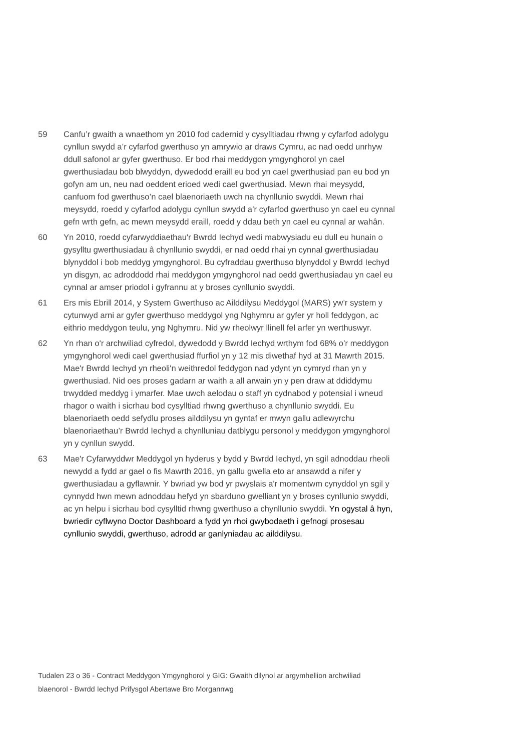59 Canfu’r gwaith a wnaethom yn 2010 fod cadernid y cysylltiadau rhwng y cyfarfod adolygu cynllun swydd a’r cyfarfod gwerthuso yn amrywio ar draws Cymru, ac nad oedd unrhyw ddull safonol ar gyfer gwerthuso. Er bod rhai meddygon ymgynghorol yn cael gwerthusiadau bob blwyddyn, dywedodd eraill eu bod yn cael gwerthusiad pan eu bod yn gofyn am un, neu nad oeddent erioed wedi cael gwerthusiad. Mewn rhai meysydd, canfuom fod gwerthuso’n cael blaenoriaeth uwch na chynllunio swyddi. Mewn rhai meysydd, roedd y cyfarfod adolygu cynllun swydd a’r cyfarfod gwerthuso yn cael eu cynnal gefn wrth gefn, ac mewn meysydd eraill, roedd y ddau beth yn cael eu cynnal ar wahân.
60 Yn 2010, roedd cyfarwyddiaethau'r Bwrdd Iechyd wedi mabwysiadu eu dull eu hunain o gysylltu gwerthusiadau â chynllunio swyddi, er nad oedd rhai yn cynnal gwerthusiadau blynyddol i bob meddyg ymgynghorol. Bu cyfraddau gwerthuso blynyddol y Bwrdd Iechyd yn disgyn, ac adroddodd rhai meddygon ymgynghorol nad oedd gwerthusiadau yn cael eu cynnal ar amser priodol i gyfrannu at y broses cynllunio swyddi.
61 Ers mis Ebrill 2014, y System Gwerthuso ac Ailddilysu Meddygol (MARS) yw’r system y cytunwyd arni ar gyfer gwerthuso meddygol yng Nghymru ar gyfer yr holl feddygon, ac eithrio meddygon teulu, yng Nghymru. Nid yw rheolwyr llinell fel arfer yn werthuswyr.
62 Yn rhan o'r archwiliad cyfredol, dywedodd y Bwrdd Iechyd wrthym fod 68% o’r meddygon ymgynghorol wedi cael gwerthusiad ffurfiol yn y 12 mis diwethaf hyd at 31 Mawrth 2015. Mae'r Bwrdd Iechyd yn rheoli'n weithredol feddygon nad ydynt yn cymryd rhan yn y gwerthusiad. Nid oes proses gadarn ar waith a all arwain yn y pen draw at ddiddymu trwydded meddyg i ymarfer. Mae uwch aelodau o staff yn cydnabod y potensial i wneud rhagor o waith i sicrhau bod cysylltiad rhwng gwerthuso a chynllunio swyddi. Eu blaenoriaeth oedd sefydlu proses ailddilysu yn gyntaf er mwyn gallu adlewyrchu blaenoriaethau’r Bwrdd Iechyd a chynlluniau datblygu personol y meddygon ymgynghorol yn y cynllun swydd.
63 Mae'r Cyfarwyddwr Meddygol yn hyderus y bydd y Bwrdd Iechyd, yn sgil adnoddau rheoli newydd a fydd ar gael o fis Mawrth 2016, yn gallu gwella eto ar ansawdd a nifer y gwerthusiadau a gyflawnir. Y bwriad yw bod yr pwyslais a'r momentwm cynyddol yn sgil y cynnydd hwn mewn adnoddau hefyd yn sbarduno gwelliant yn y broses cynllunio swyddi, ac yn helpu i sicrhau bod cysylltid rhwng gwerthuso a chynllunio swyddi. Yn ogystal â hyn, bwriedir cyflwyno Doctor Dashboard a fydd yn rhoi gwybodaeth i gefnogi prosesau cynllunio swyddi, gwerthuso, adrodd ar ganlyniadau ac ailddilysu.
Tudalen 23 o 36 - Contract Meddygon Ymgynghorol y GIG: Gwaith dilynol ar argymhellion archwiliad blaenorol - Bwrdd Iechyd Prifysgol Abertawe Bro Morgannwg